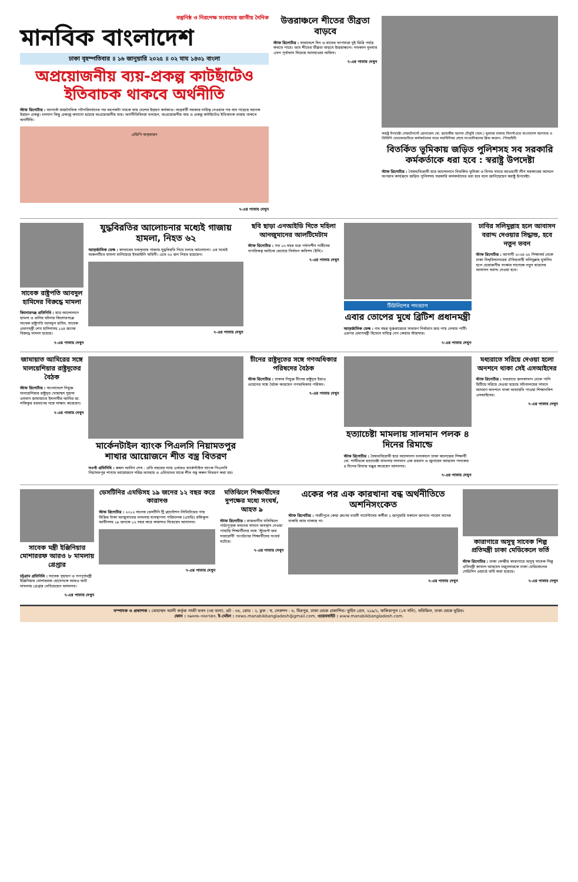বস্তুনিষ্ঠ ও নিরপেক্ষ সংবাদের জাতীয় দৈনিক
মানবিক বাংলাদেশ
ঢাকা বৃহস্পতিবার ॥ ১৬ জানুয়ারি ২০২৫ ॥ ০২ মাঘ ১৪৩১ বাংলা
অপ্রয়োজনীয় ব্যয়-প্রকল্প কাটছাঁটেও ইতিবাচক থাকবে অর্থনীতি
স্টাফ রিপোর্টার : আগস্টে রাজনৈতিক পটপরিবর্তনের পর অনেকটা থমকে যায় দেশের উন্নয়ন কর্মকাণ্ড। অন্তর্বর্তী সরকার দায়িত্ব নেওয়ার পর বাদ পড়েছে অনেক উন্নয়ন প্রকল্প। চলমান কিছু প্রকল্পে কমানো হয়েছে অপ্রয়োজনীয় ব্যয়। অর্থনীতিবিদরা বলছেন, অপ্রয়োজনীয় ব্যয় ও প্রকল্প কাটছাঁটেও ইতিবাচক ধারায় থাকবে অর্থনীতি।
এডিপি বাস্তবায়ন
৭-এর পাতায় দেখুন
উত্তরাঞ্চলে শীতের তীব্রতা বাড়বে
স্টাফ রিপোর্টার : সারাদেশে দিন ও রাতের তাপমাত্রা দুই ডিগ্রি পর্যন্ত কমতে পারে। তবে শীতের তীব্রতা বাড়বে উত্তরাঞ্চলে। গতকাল বুধবার এমন পূর্বাভাস দিয়েছে আবহাওয়া অফিস।
৭-এর পাতায় দেখুন
স্বরাষ্ট্র উপদেষ্টা লেফটেন্যান্ট জেনারেল মো. জাহাঙ্গীর আলম চৌধুরি (অব:) বুধবার ঢাকায় খিলগাঁওয়ে বাংলাদেশ আনসার ও ভিডিপি হেডকোয়ার্টারে কর্মকর্তাদের সাথে মতবিনিময় শেষে সাংবাদিকদের ব্রিফ করেন। -পিআইডি
বিতর্কিত ভূমিকায় জড়িত পুলিশসহ সব সরকারি কর্মকর্তাকে ধরা হবে : স্বরাষ্ট্র উপদেষ্টা
স্টাফ রিপোর্টার : বৈষম্যবিরোধী ছাত্র আন্দোলনে বিতর্কিত ভূমিকা ও বিগত সময়ে আওয়ামী লীগ সরকারের আমলে অপরাধ কার্যক্রমে জড়িত পুলিশসহ সরকারি কর্মকর্তাদের ধরা হবে বলে জানিয়েছেন স্বরাষ্ট্র উপদেষ্টা।
সাবেক রাষ্ট্রপতি আবদুল হামিদের বিরুদ্ধে মামলা
কিশোরগঞ্জ প্রতিনিধি : ছাত্র আন্দোলনে হামলা ও গুলির ঘটনায় কিশোরগঞ্জে সাবেক রাষ্ট্রপতি আবদুল হামিদ, সাবেক প্রধানমন্ত্রী শেখ হাসিনাসহ ১২৪ জনের বিরুদ্ধে মামলা হয়েছে।
৭-এর পাতায় দেখুন
যুদ্ধবিরতির আলোচনার মধ্যেই গাজায় হামলা, নিহত ৬২
আন্তর্জাতিক ডেস্ক : কাতারের মধ্যস্থতায় গাজায় যুদ্ধবিরতি নিয়ে চলছে আলোচনা। এর মধ্যেই অঞ্চলটিতে হামলা চালিয়েছে ইসরাইলি বাহিনী। এতে ৬২ জন নিহত হয়েছেন।
৭-এর পাতায় দেখুন
ছবি ছাড়া এনআইডি দিতে মহিলা আনজুমানের আলটিমেটাম
স্টাফ রিপোর্টার : গত ১৬ বছর ধরে পর্দানশীন নারীদের নাগরিকত্ব আটকে রেখেছে নির্বাচন কমিশন (ইসি)।
৭-এর পাতায় দেখুন
টিউলিপের পদত্যাগ
এবার তোপের মুখে ব্রিটিশ প্রধানমন্ত্রী
আন্তর্জাতিক ডেস্ক : গত বছর যুক্তরাজ্যের সাধারণ নির্বাচনে জয় পায় লেবার পার্টি। এরপর প্রধানমন্ত্রী হিসেবে দায়িত্ব নেন কেয়ার স্টারমার।
৭-এর পাতায় দেখুন
ঢাবির সলিমুল্লাহ হলে আবাসন বরাদ্দ দেওয়ার সিদ্ধান্ত, হবে নতুন ভবন
স্টাফ রিপোর্টার : আগামী ২০২৪-২৫ শিক্ষাবর্ষ থেকে ঢাকা বিশ্ববিদ্যালয়ের ঐতিহ্যবাহী সলিমুল্লাহ মুসলিম হলে প্রয়োজনীয় সংস্কার সাপেক্ষে নতুন ছাত্রদের আবাসন বরাদ্দ দেওয়া হবে।
জামায়াত আমিরের সঙ্গে মালয়েশিয়ার রাষ্ট্রদূতের বৈঠক
স্টাফ রিপোর্টার : বাংলাদেশে নিযুক্ত মালয়েশিয়ার রাষ্ট্রদূত মোহাম্মদ সুহাদা ওসমান জামায়াতে ইসলামীর আমির ডা. শফিকুর রহমানের সঙ্গে সাক্ষাৎ করেছেন।
৭-এর পাতায় দেখুন
মার্কেনটাইল ব্যাংক পিএলসি নিয়ামতপুর শাখার আয়োজনে শীত বস্ত্র বিতরণ
নওগাঁ প্রতিনিধি : রুহুল আমিন শেখ : প্রতি বছরের ন্যায় এবারও মার্কেন্টাইল ব্যাংক পিএলসি নিয়ামতপুর শাখার আয়োজনে দরিদ্র অসহায় ও এতিমদের মাঝে শীত বস্ত্র কম্বল বিতরণ করা হয়।
চীনের রাষ্ট্রদূতের সঙ্গে গণঅধিকার পরিষদের বৈঠক
স্টাফ রিপোর্টার : ঢাকায় নিযুক্ত চীনের রাষ্ট্রদূত ইয়াও ওয়েনের সঙ্গে বৈঠক করেছেন গণঅধিকার পরিষদ।
৭-এর পাতায় দেখুন
হত্যাচেষ্টা মামলায় সালমান পলক ৪ দিনের রিমান্ডে
স্টাফ রিপোর্টার : বৈষম্যবিরোধী ছাত্র আন্দোলন চলাকালে ঢাকা কলেজের শিক্ষার্থী মো. শামীমকে হত্যাচেষ্টা মামলায় সালমান এফ রহমান ও জুনায়েদ আহমেদ পলকের ৪ দিনের রিমান্ড মঞ্জুর করেছেন আদালত।
৭-এর পাতায় দেখুন
মধ্যরাতে সরিয়ে দেওয়া হলো অনশনে থাকা সেই এসআইদের
স্টাফ রিপোর্টার : মধ্যরাতে জলকামান থেকে পানি ছিটিয়ে সরিয়ে দেওয়া হয়েছে সচিবালয়ের সামনে আমরণ অনশনে থাকা অব্যাহতি পাওয়া শিক্ষানবিশ এসআইদের।
৭-এর পাতায় দেখুন
সাবেক মন্ত্রী ইঞ্জিনিয়ার মোশাররফ আরও ৮ মামলায় গ্রেপ্তার
চট্টগ্রাম প্রতিনিধি : সাবেক গৃহায়ণ ও গণপূর্তমন্ত্রী ইঞ্জিনিয়ার মোশাররফ হোসেনকে আরও আট মামলায় গ্রেপ্তার দেখিয়েছেন আদালত।
৭-এর পাতায় দেখুন
ডেসটিনির এমডিসহ ১৯ জনের ১২ বছর করে কারাদণ্ড
স্টাফ রিপোর্টার : ২০১২ সালের ডেসটিনি ট্রি প্ল্যান্টেশন লিমিটেডের গাছ বিক্রির টাকা আত্মসাতের মামলায় ব্যবস্থাপনা পরিচালক (এমডি) রফিকুল আমীনসহ ১৯ জনকে ১২ বছর করে কারাদণ্ড দিয়েছেন আদালত।
৭-এর পাতায় দেখুন
মতিঝিলে শিক্ষার্থীদের দুপক্ষের মধ্যে সংঘর্ষ, আহত ৯
স্টাফ রিপোর্টার : রাজধানীর মতিঝিলে পাঠ্যপুস্তক ভবনের সামনে অবস্থান নেওয়া পাহাড়ি শিক্ষার্থীদের সঙ্গে ‘স্টুডেন্ট ফর সভারেন্টি’ সংগঠনের শিক্ষার্থীদের সংঘর্ষ ঘটেছে।
৭-এর পাতায় দেখুন
একের পর এক কারখানা বন্ধ অর্থনীতিতে অশনিসংকেত
স্টাফ রিপোর্টার : গাজীপুরে কেয়া গ্রুপের চারটি গার্মেন্টসের কর্মীরা ২ জানুয়ারি সকালে জানতে পারেন তাদের চাকরি আর থাকছে না।
৭-এর পাতায় দেখুন
কারাগারে অসুস্থ সাবেক শিল্প প্রতিমন্ত্রী ঢাকা মেডিকেলে ভর্তি
স্টাফ রিপোর্টার : ঢাকা কেন্দ্রীয় কারাগারে অসুস্থ সাবেক শিল্প প্রতিমন্ত্রী কামাল আহমেদ মজুমদারকে ঢাকা মেডিকেলের মেডিসিন ওয়ার্ডে ভর্তি করা হয়েছে।
৭-এর পাতায় দেখুন
সম্পাদক ও প্রকাশক : মোহাম্মদ আলী কর্তৃক গাজী ভবন (৩য় তলা), প্লট : ৩৫, রোড : ২, ব্লক : খ, সেকশন : ৬, মিরপুর, ঢাকা থেকে প্রকাশিত। তুহিন প্রেস, ২১৯/২, ফকিরাপুল (১ম গলি), মতিঝিল, ঢাকা থেকে মুদ্রিত।
ফোন : ০৯৬৩৮-৩৬০৭৪৩, ই-মেইল : news.manabikbangladesh@gmail.com, ওয়েবসাইট : www.manabikbangladesh.com.